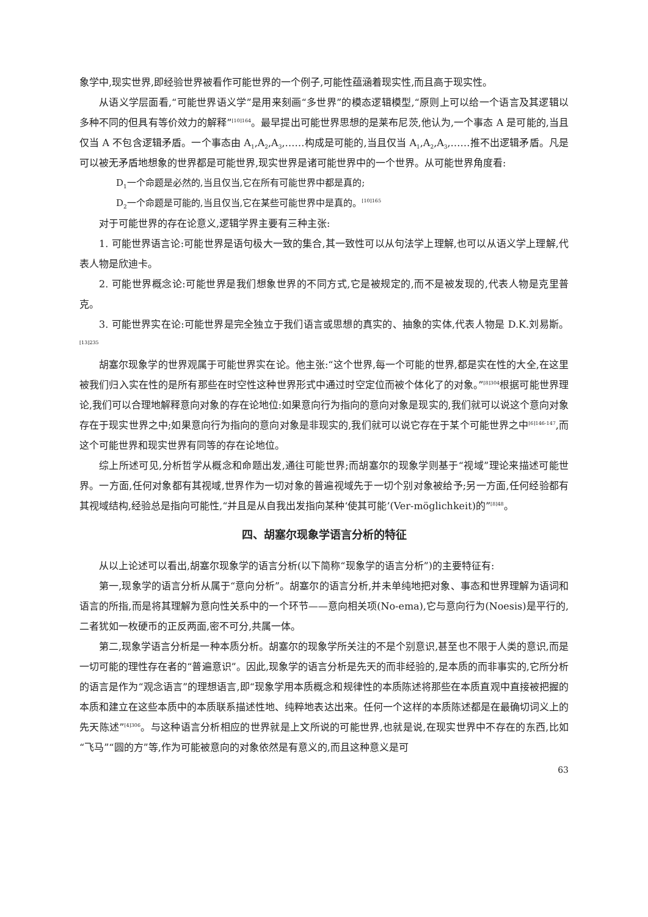象学中,现实世界,即经验世界被看作可能世界的一个例子,可能性蕴涵着现实性,而且高于现实性。
从语义学层面看,“可能世界语义学”是用来刻画“多世界”的模态逻辑模型,“原则上可以给一个语言及其逻辑以多种不同的但具有等价效力的解释”<sup>[10]164</sup>。最早提出可能世界思想的是莱布尼茨,他认为,一个事态 A 是可能的,当且仅当 A 不包含逻辑矛盾。一个事态由 A<sub>1</sub>,A<sub>2</sub>,A<sub>3</sub>,……构成是可能的,当且仅当 A<sub>1</sub>,A<sub>2</sub>,A<sub>3</sub>,……推不出逻辑矛盾。凡是可以被无矛盾地想象的世界都是可能世界,现实世界是诸可能世界中的一个世界。从可能世界角度看:
D<sub>1</sub>一个命题是必然的,当且仅当,它在所有可能世界中都是真的;
D<sub>2</sub>一个命题是可能的,当且仅当,它在某些可能世界中是真的。<sup>[10]165</sup>
对于可能世界的存在论意义,逻辑学界主要有三种主张:
1. 可能世界语言论:可能世界是语句极大一致的集合,其一致性可以从句法学上理解,也可以从语义学上理解,代表人物是欣迪卡。
2. 可能世界概念论:可能世界是我们想象世界的不同方式,它是被规定的,而不是被发现的,代表人物是克里普克。
3. 可能世界实在论:可能世界是完全独立于我们语言或思想的真实的、抽象的实体,代表人物是 D.K.刘易斯。<sup>[13]235</sup>
胡塞尔现象学的世界观属于可能世界实在论。他主张:“这个世界,每一个可能的世界,都是实在性的大全,在这里被我们归入实在性的是所有那些在时空性这种世界形式中通过时空定位而被个体化了的对象。”<sup>[8]304</sup>根据可能世界理论,我们可以合理地解释意向对象的存在论地位:如果意向行为指向的意向对象是现实的,我们就可以说这个意向对象存在于现实世界之中;如果意向行为指向的意向对象是非现实的,我们就可以说它存在于某个可能世界之中<sup>[6]146-147</sup>,而这个可能世界和现实世界有同等的存在论地位。
综上所述可见,分析哲学从概念和命题出发,通往可能世界;而胡塞尔的现象学则基于“视域”理论来描述可能世界。一方面,任何对象都有其视域,世界作为一切对象的普遍视域先于一切个别对象被给予;另一方面,任何经验都有其视域结构,经验总是指向可能性,“并且是从自我出发指向某种‘使其可能’(Ver-möglichkeit)的”<sup>[8]48</sup>。
四、胡塞尔现象学语言分析的特征
从以上论述可以看出,胡塞尔现象学的语言分析(以下简称“现象学的语言分析”)的主要特征有:
第一,现象学的语言分析从属于“意向分析”。胡塞尔的语言分析,并未单纯地把对象、事态和世界理解为语词和语言的所指,而是将其理解为意向性关系中的一个环节——意向相关项(No-ema),它与意向行为(Noesis)是平行的,二者犹如一枚硬币的正反两面,密不可分,共属一体。
第二,现象学语言分析是一种本质分析。胡塞尔的现象学所关注的不是个别意识,甚至也不限于人类的意识,而是一切可能的理性存在者的“普遍意识”。因此,现象学的语言分析是先天的而非经验的,是本质的而非事实的,它所分析的语言是作为“观念语言”的理想语言,即“现象学用本质概念和规律性的本质陈述将那些在本质直观中直接被把握的本质和建立在这些本质中的本质联系描述性地、纯粹地表达出来。任何一个这样的本质陈述都是在最确切词义上的先天陈述”<sup>[4]306</sup>。与这种语言分析相应的世界就是上文所说的可能世界,也就是说,在现实世界中不存在的东西,比如“飞马”“圆的方”等,作为可能被意向的对象依然是有意义的,而且这种意义是可
63